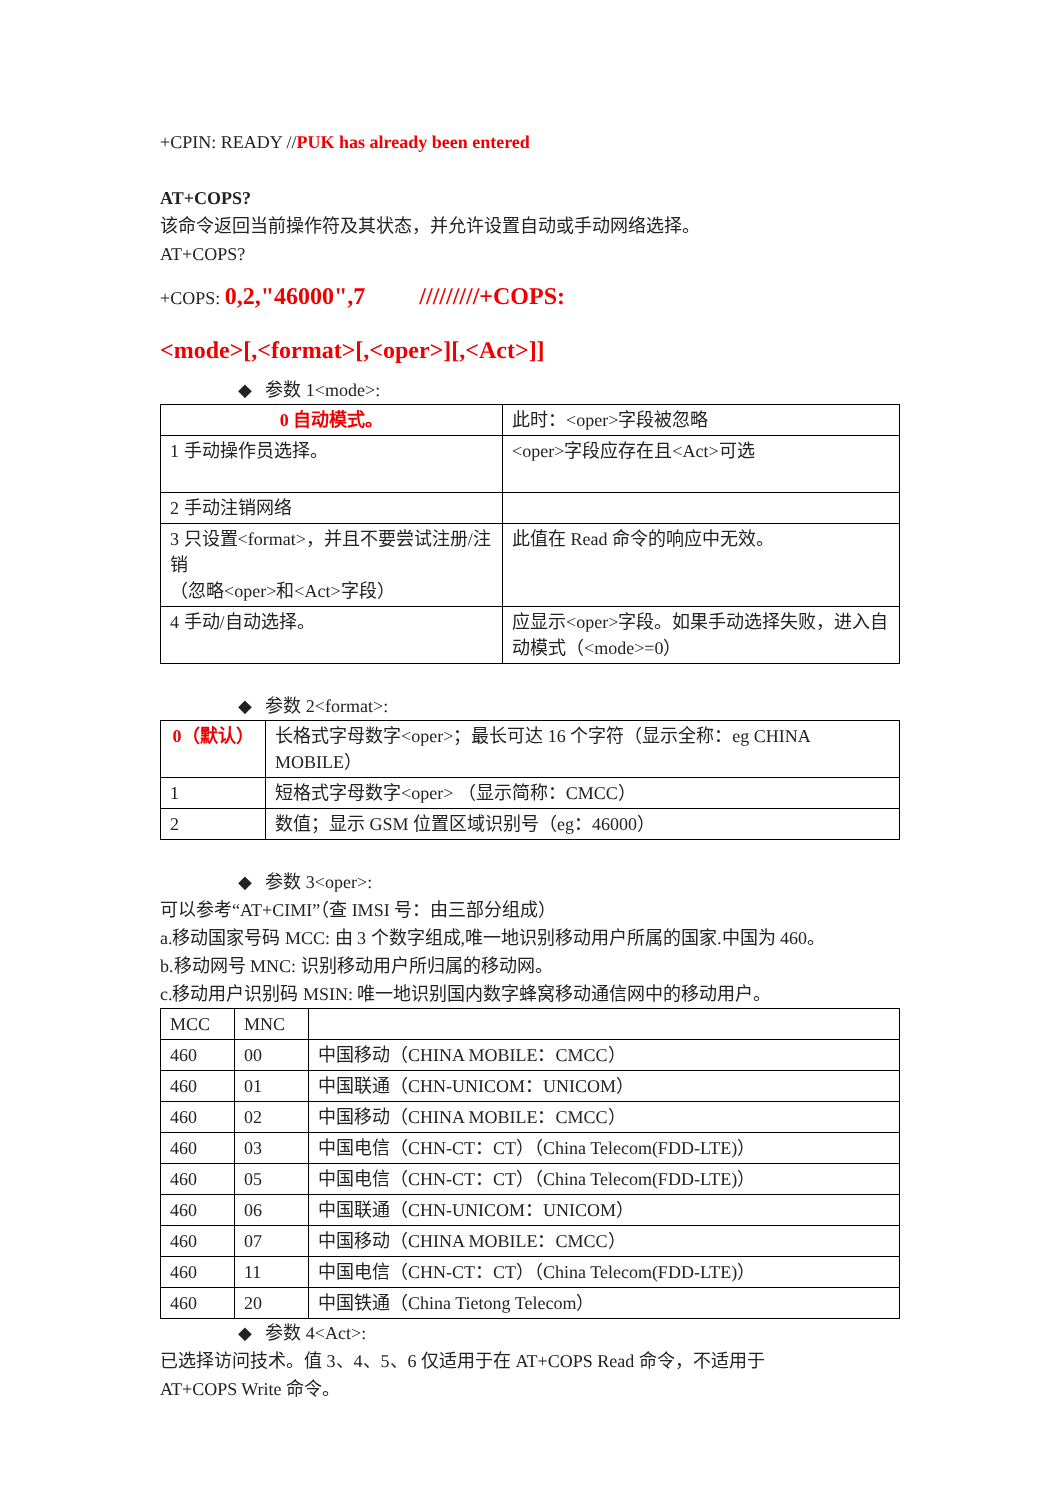+CPIN: READY //PUK has already been entered
AT+COPS?
该命令返回当前操作符及其状态，并允许设置自动或手动网络选择。
AT+COPS?
+COPS: 0,2,"46000",7 /////////+COPS:
<mode>[,<format>[,<oper>][,<Act>]]
◆ 参数 1<mode>:
| 0 自动模式。 | 此时：<oper>字段被忽略 |
| 1 手动操作员选择。 | <oper>字段应存在且<Act>可选 |
| 2 手动注销网络 | |
| 3 只设置<format>，并且不要尝试注册/注销 （忽略<oper>和<Act>字段） | 此值在 Read 命令的响应中无效。 |
| 4 手动/自动选择。 | 应显示<oper>字段。如果手动选择失败，进入自动模式（<mode>=0） |
◆ 参数 2<format>:
| 0（默认） | 长格式字母数字<oper>；最长可达 16 个字符（显示全称：eg CHINA MOBILE） |
| 1 | 短格式字母数字<oper> （显示简称：CMCC） |
| 2 | 数值；显示 GSM 位置区域识别号（eg：46000） |
◆ 参数 3<oper>:
可以参考“AT+CIMI”（查 IMSI 号：由三部分组成）
a.移动国家号码 MCC: 由 3 个数字组成,唯一地识别移动用户所属的国家.中国为 460。
b.移动网号 MNC: 识别移动用户所归属的移动网。
c.移动用户识别码 MSIN: 唯一地识别国内数字蜂窝移动通信网中的移动用户。
| MCC | MNC | |
| 460 | 00 | 中国移动（CHINA MOBILE：CMCC） |
| 460 | 01 | 中国联通（CHN-UNICOM：UNICOM） |
| 460 | 02 | 中国移动（CHINA MOBILE：CMCC） |
| 460 | 03 | 中国电信（CHN-CT：CT）（China Telecom(FDD-LTE)） |
| 460 | 05 | 中国电信（CHN-CT：CT）（China Telecom(FDD-LTE)） |
| 460 | 06 | 中国联通（CHN-UNICOM：UNICOM） |
| 460 | 07 | 中国移动（CHINA MOBILE：CMCC） |
| 460 | 11 | 中国电信（CHN-CT：CT）（China Telecom(FDD-LTE)） |
| 460 | 20 | 中国铁通（China Tietong Telecom） |
◆ 参数 4<Act>:
已选择访问技术。值 3、4、5、6 仅适用于在 AT+COPS Read 命令，不适用于
AT+COPS Write 命令。